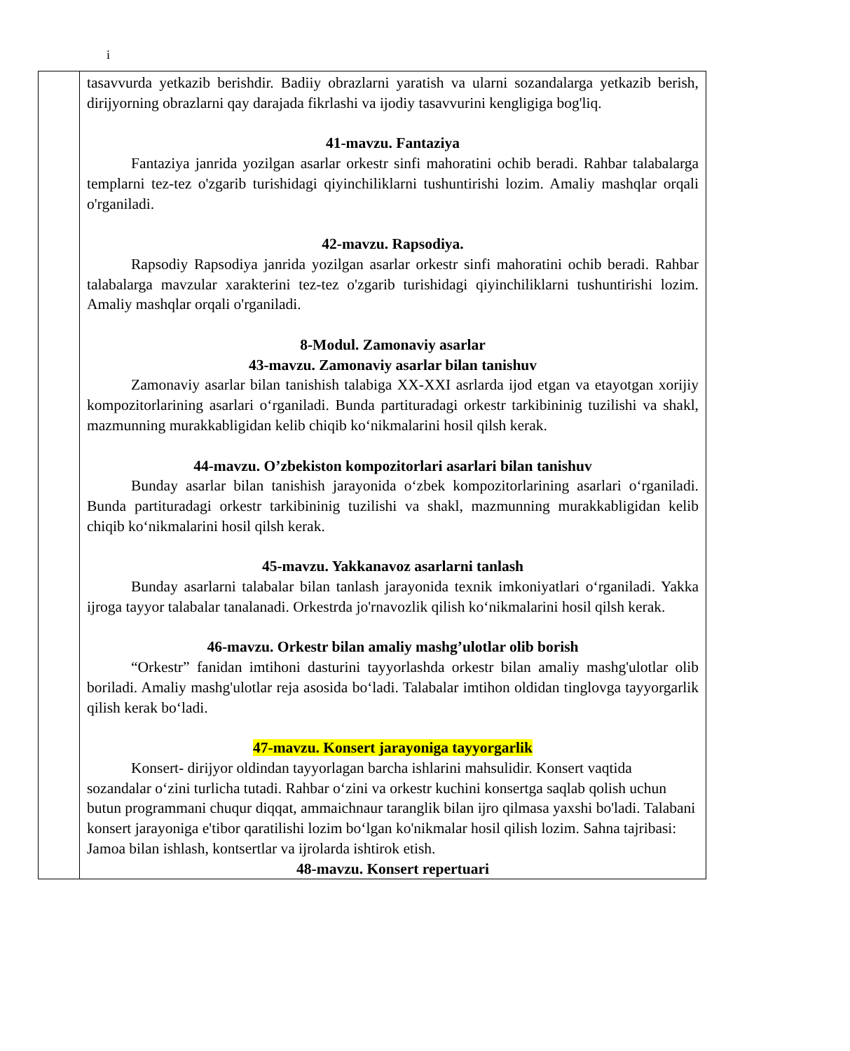i
| | tasavvurda yetkazib berishdir. Badiiy obrazlarni yaratish va ularni sozandalarga yetkazib berish, dirijyorning obrazlarni qay darajada fikrlashi va ijodiy tasavvurini kengligiga bog'liq. 41-mavzu. Fantaziya Fantaziya janrida yozilgan asarlar orkestr sinfi mahoratini ochib beradi. Rahbar talabalarga templarni tez-tez o'zgarib turishidagi qiyinchiliklarni tushuntirishi lozim. Amaliy mashqlar orqali o'rganiladi. 42-mavzu. Rapsodiya. Rapsodiy Rapsodiya janrida yozilgan asarlar orkestr sinfi mahoratini ochib beradi. Rahbar talabalarga mavzular xarakterini tez-tez o'zgarib turishidagi qiyinchiliklarni tushuntirishi lozim. Amaliy mashqlar orqali o'rganiladi. 8-Modul. Zamonaviy asarlar 43-mavzu. Zamonaviy asarlar bilan tanishuv Zamonaviy asarlar bilan tanishish talabiga XX-XXI asrlarda ijod etgan va etayotgan xorijiy kompozitorlarining asarlari o‘rganiladi. Bunda partituradagi orkestr tarkibininig tuzilishi va shakl, mazmunning murakkabligidan kelib chiqib ko‘nikmalarini hosil qilsh kerak. 44-mavzu. O’zbekiston kompozitorlari asarlari bilan tanishuv Bunday asarlar bilan tanishish jarayonida o‘zbek kompozitorlarining asarlari o‘rganiladi. Bunda partituradagi orkestr tarkibininig tuzilishi va shakl, mazmunning murakkabligidan kelib chiqib ko‘nikmalarini hosil qilsh kerak. 45-mavzu. Yakkanavoz asarlarni tanlash Bunday asarlarni talabalar bilan tanlash jarayonida texnik imkoniyatlari o‘rganiladi. Yakka ijroga tayyor talabalar tanalanadi. Orkestrda jo'rnavozlik qilish ko‘nikmalarini hosil qilsh kerak. 46-mavzu. Orkestr bilan amaliy mashg’ulotlar olib borish “Orkestr” fanidan imtihoni dasturini tayyorlashda orkestr bilan amaliy mashg'ulotlar olib boriladi. Amaliy mashg'ulotlar reja asosida bo‘ladi. Talabalar imtihon oldidan tinglovga tayyorgarlik qilish kerak bo‘ladi. 47-mavzu. Konsert jarayoniga tayyorgarlik Konsert- dirijyor oldindan tayyorlagan barcha ishlarini mahsulidir. Konsert vaqtida sozandalar o‘zini turlicha tutadi. Rahbar o‘zini va orkestr kuchini konsertga saqlab qolish uchun butun programmani chuqur diqqat, ammaichnaur taranglik bilan ijro qilmasa yaxshi bo'ladi. Talabani konsert jarayoniga e'tibor qaratilishi lozim bo‘lgan ko'nikmalar hosil qilish lozim. Sahna tajribasi: Jamoa bilan ishlash, kontsertlar va ijrolarda ishtirok etish. 48-mavzu. Konsert repertuari |